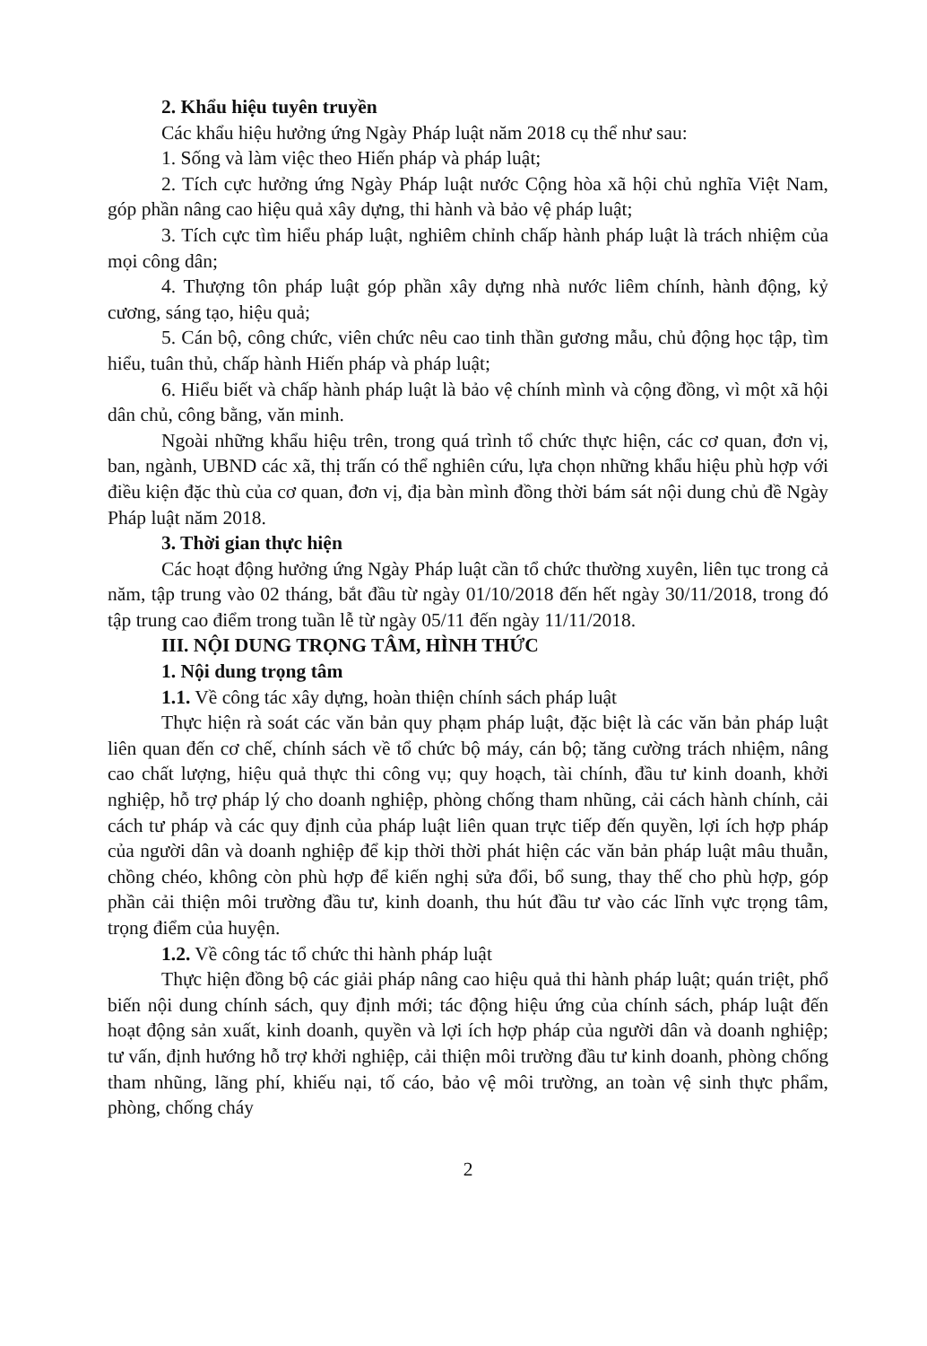2. Khẩu hiệu tuyên truyền
Các khẩu hiệu hưởng ứng Ngày Pháp luật năm 2018 cụ thể như sau:
1. Sống và làm việc theo Hiến pháp và pháp luật;
2. Tích cực hưởng ứng Ngày Pháp luật nước Cộng hòa xã hội chủ nghĩa Việt Nam, góp phần nâng cao hiệu quả xây dựng, thi hành và bảo vệ pháp luật;
3. Tích cực tìm hiểu pháp luật, nghiêm chỉnh chấp hành pháp luật là trách nhiệm của mọi công dân;
4. Thượng tôn pháp luật góp phần xây dựng nhà nước liêm chính, hành động, kỷ cương, sáng tạo, hiệu quả;
5. Cán bộ, công chức, viên chức nêu cao tinh thần gương mẫu, chủ động học tập, tìm hiểu, tuân thủ, chấp hành Hiến pháp và pháp luật;
6. Hiểu biết và chấp hành pháp luật là bảo vệ chính mình và cộng đồng, vì một xã hội dân chủ, công bằng, văn minh.
Ngoài những khẩu hiệu trên, trong quá trình tổ chức thực hiện, các cơ quan, đơn vị, ban, ngành, UBND các xã, thị trấn có thể nghiên cứu, lựa chọn những khẩu hiệu phù hợp với điều kiện đặc thù của cơ quan, đơn vị, địa bàn mình đồng thời bám sát nội dung chủ đề Ngày Pháp luật năm 2018.
3. Thời gian thực hiện
Các hoạt động hưởng ứng Ngày Pháp luật cần tổ chức thường xuyên, liên tục trong cả năm, tập trung vào 02 tháng, bắt đầu từ ngày 01/10/2018 đến hết ngày 30/11/2018, trong đó tập trung cao điểm trong tuần lễ từ ngày 05/11 đến ngày 11/11/2018.
III. NỘI DUNG TRỌNG TÂM, HÌNH THỨC
1. Nội dung trọng tâm
1.1. Về công tác xây dựng, hoàn thiện chính sách pháp luật
Thực hiện rà soát các văn bản quy phạm pháp luật, đặc biệt là các văn bản pháp luật liên quan đến cơ chế, chính sách về tổ chức bộ máy, cán bộ; tăng cường trách nhiệm, nâng cao chất lượng, hiệu quả thực thi công vụ; quy hoạch, tài chính, đầu tư kinh doanh, khởi nghiệp, hỗ trợ pháp lý cho doanh nghiệp, phòng chống tham nhũng, cải cách hành chính, cải cách tư pháp và các quy định của pháp luật liên quan trực tiếp đến quyền, lợi ích hợp pháp của người dân và doanh nghiệp để kịp thời thời phát hiện các văn bản pháp luật mâu thuẫn, chồng chéo, không còn phù hợp để kiến nghị sửa đổi, bổ sung, thay thế cho phù hợp, góp phần cải thiện môi trường đầu tư, kinh doanh, thu hút đầu tư vào các lĩnh vực trọng tâm, trọng điểm của huyện.
1.2. Về công tác tổ chức thi hành pháp luật
Thực hiện đồng bộ các giải pháp nâng cao hiệu quả thi hành pháp luật; quán triệt, phổ biến nội dung chính sách, quy định mới; tác động hiệu ứng của chính sách, pháp luật đến hoạt động sản xuất, kinh doanh, quyền và lợi ích hợp pháp của người dân và doanh nghiệp; tư vấn, định hướng hỗ trợ khởi nghiệp, cải thiện môi trường đầu tư kinh doanh, phòng chống tham nhũng, lãng phí, khiếu nại, tố cáo, bảo vệ môi trường, an toàn vệ sinh thực phẩm, phòng, chống cháy
2